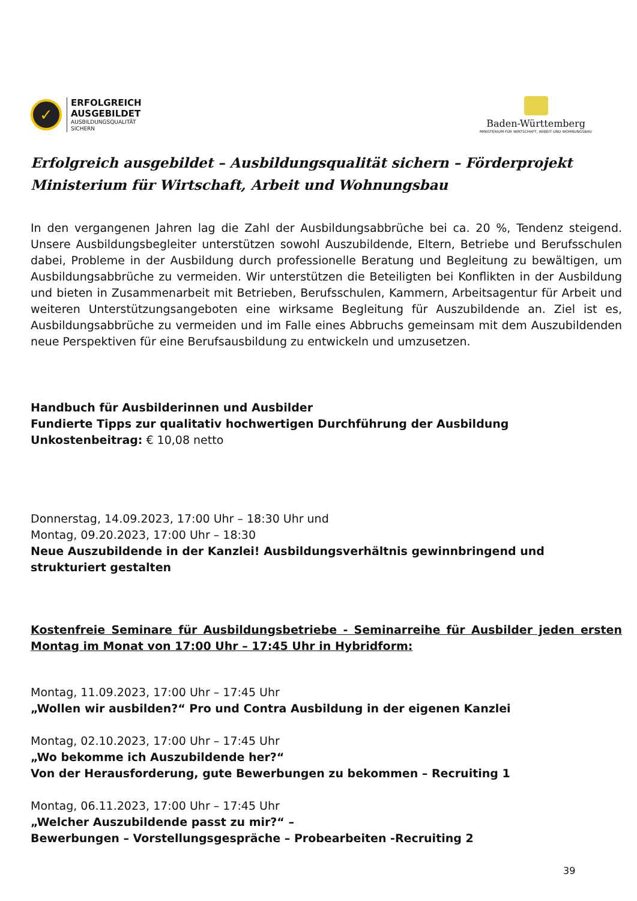✓
ERFOLGREICH
AUSGEBILDET
AUSBILDUNGSQUALITÄT
SICHERN
Baden-Württemberg
MINISTERIUM FÜR WIRTSCHAFT, ARBEIT UND WOHNUNGSBAU
Erfolgreich ausgebildet – Ausbildungsqualität sichern – Förderprojekt Ministerium für Wirtschaft, Arbeit und Wohnungsbau
In den vergangenen Jahren lag die Zahl der Ausbildungsabbrüche bei ca. 20 %, Tendenz steigend. Unsere Ausbildungsbegleiter unterstützen sowohl Auszubildende, Eltern, Betriebe und Berufsschulen dabei, Probleme in der Ausbildung durch professionelle Beratung und Begleitung zu bewältigen, um Ausbildungsabbrüche zu vermeiden. Wir unterstützen die Beteiligten bei Konflikten in der Ausbildung und bieten in Zusammenarbeit mit Betrieben, Berufsschulen, Kammern, Arbeitsagentur für Arbeit und weiteren Unterstützungsangeboten eine wirksame Begleitung für Auszubildende an. Ziel ist es, Ausbildungsabbrüche zu vermeiden und im Falle eines Abbruchs gemeinsam mit dem Auszubildenden neue Perspektiven für eine Berufsausbildung zu entwickeln und umzusetzen.
Handbuch für Ausbilderinnen und Ausbilder
Fundierte Tipps zur qualitativ hochwertigen Durchführung der Ausbildung
Unkostenbeitrag: € 10,08 netto
Donnerstag, 14.09.2023, 17:00 Uhr – 18:30 Uhr und
Montag, 09.20.2023, 17:00 Uhr – 18:30
Neue Auszubildende in der Kanzlei! Ausbildungsverhältnis gewinnbringend und strukturiert gestalten
Kostenfreie Seminare für Ausbildungsbetriebe - Seminarreihe für Ausbilder jeden ersten Montag im Monat von 17:00 Uhr – 17:45 Uhr in Hybridform:
Montag, 11.09.2023, 17:00 Uhr – 17:45 Uhr
„Wollen wir ausbilden?“ Pro und Contra Ausbildung in der eigenen Kanzlei
Montag, 02.10.2023, 17:00 Uhr – 17:45 Uhr
„Wo bekomme ich Auszubildende her?“
Von der Herausforderung, gute Bewerbungen zu bekommen – Recruiting 1
Montag, 06.11.2023, 17:00 Uhr – 17:45 Uhr
„Welcher Auszubildende passt zu mir?“ –
Bewerbungen – Vorstellungsgespräche – Probearbeiten -Recruiting 2
39